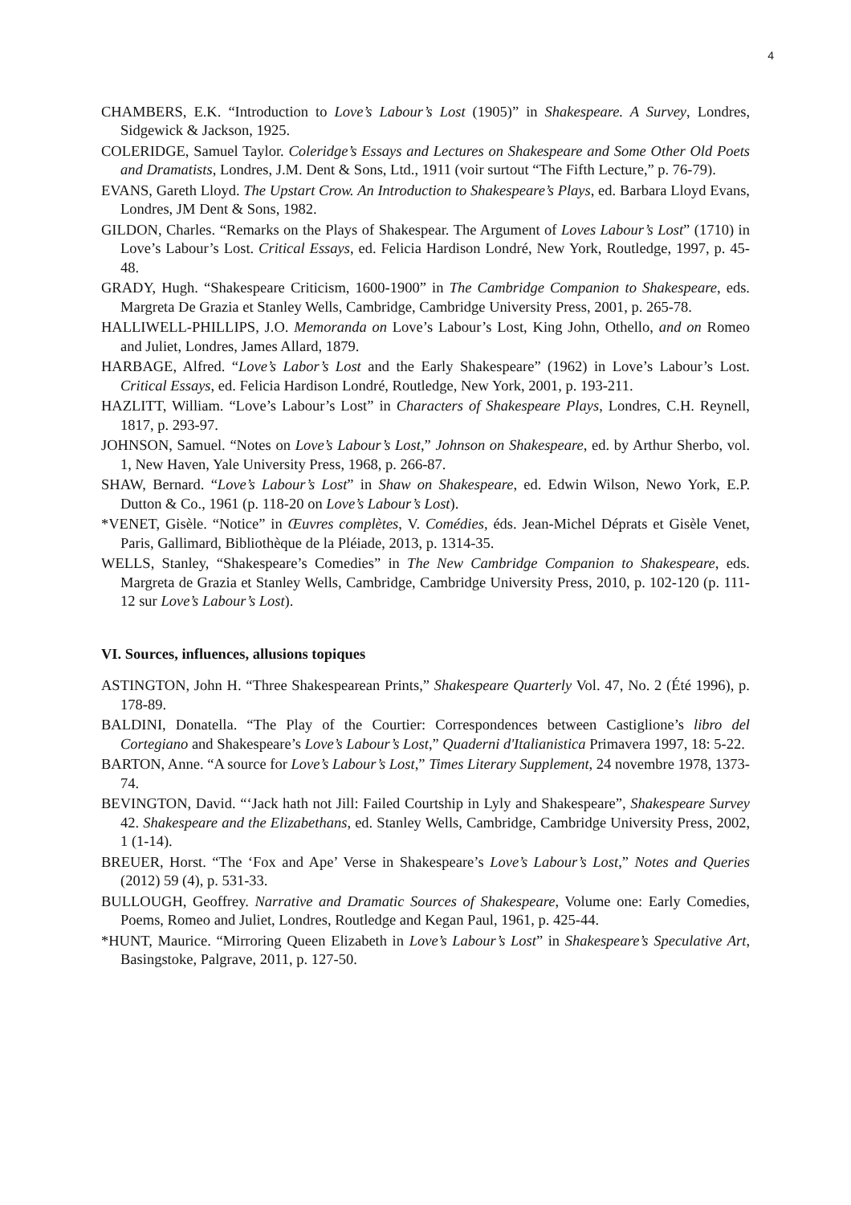4
CHAMBERS, E.K. “Introduction to Love’s Labour’s Lost (1905)” in Shakespeare. A Survey, Londres, Sidgewick & Jackson, 1925.
COLERIDGE, Samuel Taylor. Coleridge’s Essays and Lectures on Shakespeare and Some Other Old Poets and Dramatists, Londres, J.M. Dent & Sons, Ltd., 1911 (voir surtout “The Fifth Lecture,” p. 76-79).
EVANS, Gareth Lloyd. The Upstart Crow. An Introduction to Shakespeare’s Plays, ed. Barbara Lloyd Evans, Londres, JM Dent & Sons, 1982.
GILDON, Charles. “Remarks on the Plays of Shakespear. The Argument of Loves Labour’s Lost” (1710) in Love’s Labour’s Lost. Critical Essays, ed. Felicia Hardison Londré, New York, Routledge, 1997, p. 45-48.
GRADY, Hugh. “Shakespeare Criticism, 1600-1900” in The Cambridge Companion to Shakespeare, eds. Margreta De Grazia et Stanley Wells, Cambridge, Cambridge University Press, 2001, p. 265-78.
HALLIWELL-PHILLIPS, J.O. Memoranda on Love’s Labour’s Lost, King John, Othello, and on Romeo and Juliet, Londres, James Allard, 1879.
HARBAGE, Alfred. “Love’s Labor’s Lost and the Early Shakespeare” (1962) in Love’s Labour’s Lost. Critical Essays, ed. Felicia Hardison Londré, Routledge, New York, 2001, p. 193-211.
HAZLITT, William. “Love’s Labour’s Lost” in Characters of Shakespeare Plays, Londres, C.H. Reynell, 1817, p. 293-97.
JOHNSON, Samuel. “Notes on Love’s Labour’s Lost,” Johnson on Shakespeare, ed. by Arthur Sherbo, vol. 1, New Haven, Yale University Press, 1968, p. 266-87.
SHAW, Bernard. “Love’s Labour’s Lost” in Shaw on Shakespeare, ed. Edwin Wilson, Newo York, E.P. Dutton & Co., 1961 (p. 118-20 on Love’s Labour’s Lost).
*VENET, Gisèle. “Notice” in Œuvres complètes, V. Comédies, éds. Jean-Michel Déprats et Gisèle Venet, Paris, Gallimard, Bibliothèque de la Pléiade, 2013, p. 1314-35.
WELLS, Stanley, “Shakespeare’s Comedies” in The New Cambridge Companion to Shakespeare, eds. Margreta de Grazia et Stanley Wells, Cambridge, Cambridge University Press, 2010, p. 102-120 (p. 111-12 sur Love’s Labour’s Lost).
VI. Sources, influences, allusions topiques
ASTINGTON, John H. “Three Shakespearean Prints,” Shakespeare Quarterly Vol. 47, No. 2 (Été 1996), p. 178-89.
BALDINI, Donatella. “The Play of the Courtier: Correspondences between Castiglione’s libro del Cortegiano and Shakespeare’s Love’s Labour’s Lost,” Quaderni d'Italianistica Primavera 1997, 18: 5-22.
BARTON, Anne. “A source for Love’s Labour’s Lost,” Times Literary Supplement, 24 novembre 1978, 1373-74.
BEVINGTON, David. “‘Jack hath not Jill: Failed Courtship in Lyly and Shakespeare”, Shakespeare Survey 42. Shakespeare and the Elizabethans, ed. Stanley Wells, Cambridge, Cambridge University Press, 2002, 1 (1-14).
BREUER, Horst. “The ‘Fox and Ape’ Verse in Shakespeare’s Love’s Labour’s Lost,” Notes and Queries (2012) 59 (4), p. 531-33.
BULLOUGH, Geoffrey. Narrative and Dramatic Sources of Shakespeare, Volume one: Early Comedies, Poems, Romeo and Juliet, Londres, Routledge and Kegan Paul, 1961, p. 425-44.
*HUNT, Maurice. “Mirroring Queen Elizabeth in Love’s Labour’s Lost” in Shakespeare’s Speculative Art, Basingstoke, Palgrave, 2011, p. 127-50.